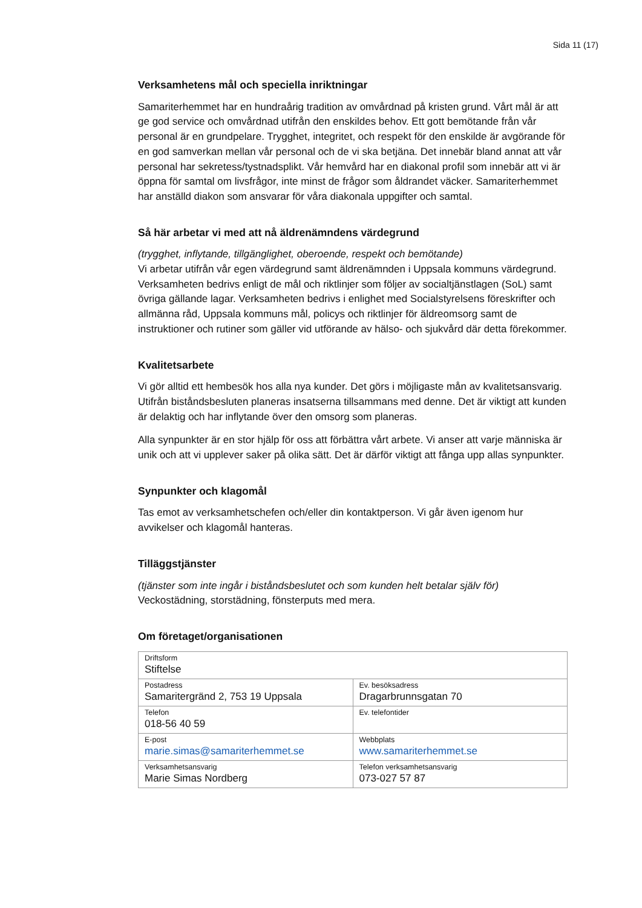Sida 11 (17)
Verksamhetens mål och speciella inriktningar
Samariterhemmet har en hundraårig tradition av omvårdnad på kristen grund. Vårt mål är att ge god service och omvårdnad utifrån den enskildes behov. Ett gott bemötande från vår personal är en grundpelare. Trygghet, integritet, och respekt för den enskilde är avgörande för en god samverkan mellan vår personal och de vi ska betjäna. Det innebär bland annat att vår personal har sekretess/tystnadsplikt. Vår hemvård har en diakonal profil som innebär att vi är öppna för samtal om livsfrågor, inte minst de frågor som åldrandet väcker. Samariterhemmet har anställd diakon som ansvarar för våra diakonala uppgifter och samtal.
Så här arbetar vi med att nå äldrenämndens värdegrund
(trygghet, inflytande, tillgänglighet, oberoende, respekt och bemötande)
Vi arbetar utifrån vår egen värdegrund samt äldrenämnden i Uppsala kommuns värdegrund. Verksamheten bedrivs enligt de mål och riktlinjer som följer av socialtjänstlagen (SoL) samt övriga gällande lagar. Verksamheten bedrivs i enlighet med Socialstyrelsens föreskrifter och allmänna råd, Uppsala kommuns mål, policys och riktlinjer för äldreomsorg samt de instruktioner och rutiner som gäller vid utförande av hälso- och sjukvård där detta förekommer.
Kvalitetsarbete
Vi gör alltid ett hembesök hos alla nya kunder. Det görs i möjligaste mån av kvalitetsansvarig. Utifrån biståndsbesluten planeras insatserna tillsammans med denne. Det är viktigt att kunden är delaktig och har inflytande över den omsorg som planeras.
Alla synpunkter är en stor hjälp för oss att förbättra vårt arbete. Vi anser att varje människa är unik och att vi upplever saker på olika sätt. Det är därför viktigt att fånga upp allas synpunkter.
Synpunkter och klagomål
Tas emot av verksamhetschefen och/eller din kontaktperson. Vi går även igenom hur avvikelser och klagomål hanteras.
Tilläggstjänster
(tjänster som inte ingår i biståndsbeslutet och som kunden helt betalar själv för)
Veckostädning, storstädning, fönsterputs med mera.
Om företaget/organisationen
| Driftsform Stiftelse | |
| Postadress Samaritergränd 2, 753 19 Uppsala | Ev. besöksadress Dragarbrunnsgatan 70 |
| Telefon 018-56 40 59 | Ev. telefontider |
| E-post marie.simas@samariterhemmet.se | Webbplats www.samariterhemmet.se |
| Verksamhetsansvarig Marie Simas Nordberg | Telefon verksamhetsansvarig 073-027 57 87 |